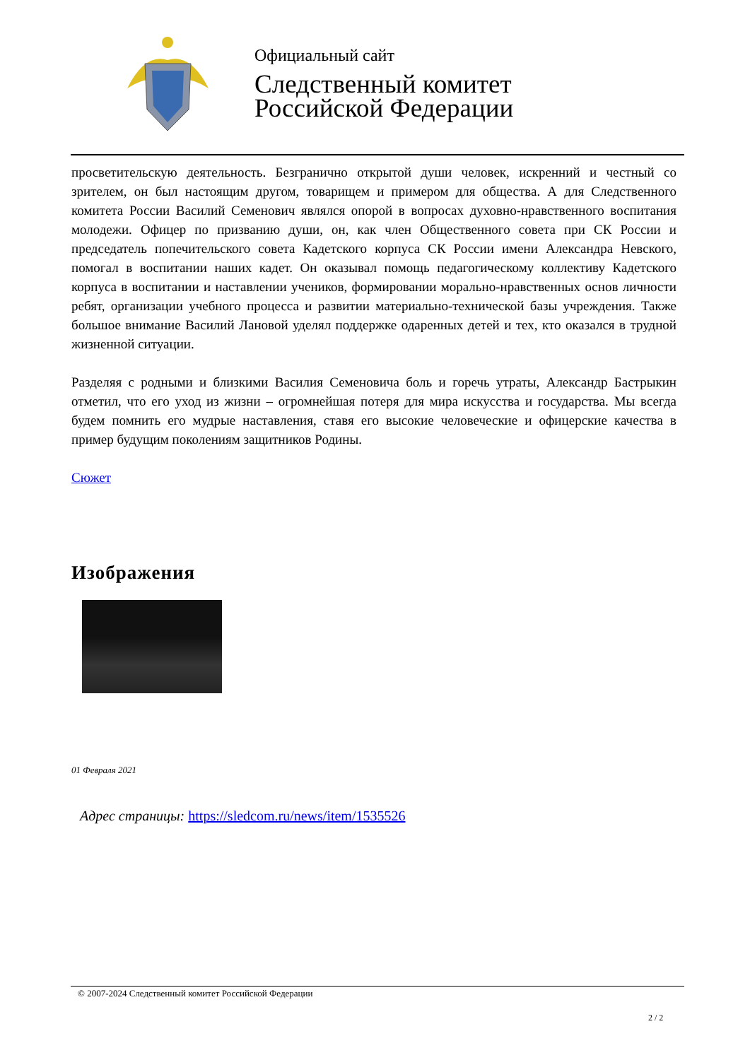Официальный сайт
Следственный комитет
Российской Федерации
просветительскую деятельность. Безгранично открытой души человек, искренний и честный со зрителем, он был настоящим другом, товарищем и примером для общества. А для Следственного комитета России Василий Семенович являлся опорой в вопросах духовно-нравственного воспитания молодежи. Офицер по призванию души, он, как член Общественного совета при СК России и председатель попечительского совета Кадетского корпуса СК России имени Александра Невского, помогал в воспитании наших кадет. Он оказывал помощь педагогическому коллективу Кадетского корпуса в воспитании и наставлении учеников, формировании морально-нравственных основ личности ребят, организации учебного процесса и развитии материально-технической базы учреждения. Также большое внимание Василий Лановой уделял поддержке одаренных детей и тех, кто оказался в трудной жизненной ситуации.
Разделяя с родными и близкими Василия Семеновича боль и горечь утраты, Александр Бастрыкин отметил, что его уход из жизни – огромнейшая потеря для мира искусства и государства. Мы всегда будем помнить его мудрые наставления, ставя его высокие человеческие и офицерские качества в пример будущим поколениям защитников Родины.
Сюжет
Изображения
01 Февраля 2021
Адрес страницы: https://sledcom.ru/news/item/1535526
© 2007-2024 Следственный комитет Российской Федерации
2 / 2